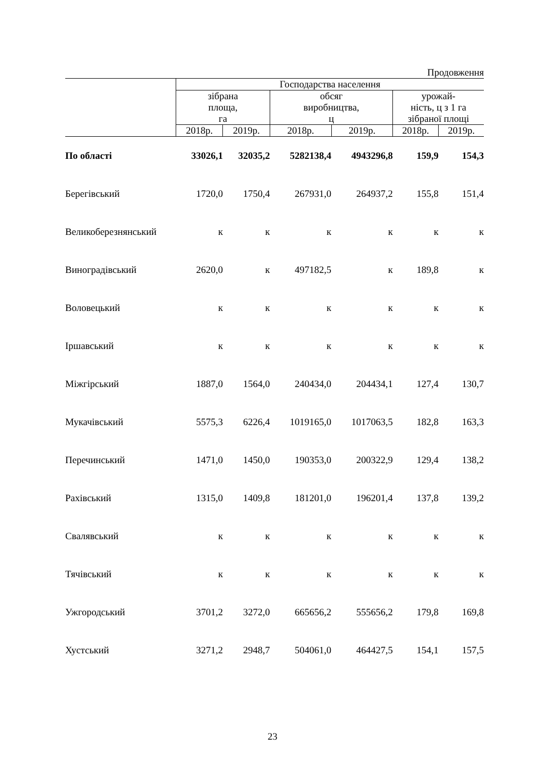Продовження
| | Господарства населення | | | | | |
| --- | --- | --- | --- | --- | --- | --- |
| | зібрана площа, га | | обсяг виробництва, ц | | урожай- ність, ц з 1 га зібраної площі | |
| | 2018р. | 2019р. | 2018р. | 2019р. | 2018р. | 2019р. |
| По області | 33026,1 | 32035,2 | 5282138,4 | 4943296,8 | 159,9 | 154,3 |
| Берегівський | 1720,0 | 1750,4 | 267931,0 | 264937,2 | 155,8 | 151,4 |
| Великоберезнянський | к | к | к | к | к | к |
| Виноградівський | 2620,0 | к | 497182,5 | к | 189,8 | к |
| Воловецький | к | к | к | к | к | к |
| Іршавський | к | к | к | к | к | к |
| Міжгірський | 1887,0 | 1564,0 | 240434,0 | 204434,1 | 127,4 | 130,7 |
| Мукачівський | 5575,3 | 6226,4 | 1019165,0 | 1017063,5 | 182,8 | 163,3 |
| Перечинський | 1471,0 | 1450,0 | 190353,0 | 200322,9 | 129,4 | 138,2 |
| Рахівський | 1315,0 | 1409,8 | 181201,0 | 196201,4 | 137,8 | 139,2 |
| Свалявський | к | к | к | к | к | к |
| Тячівський | к | к | к | к | к | к |
| Ужгородський | 3701,2 | 3272,0 | 665656,2 | 555656,2 | 179,8 | 169,8 |
| Хустський | 3271,2 | 2948,7 | 504061,0 | 464427,5 | 154,1 | 157,5 |
23